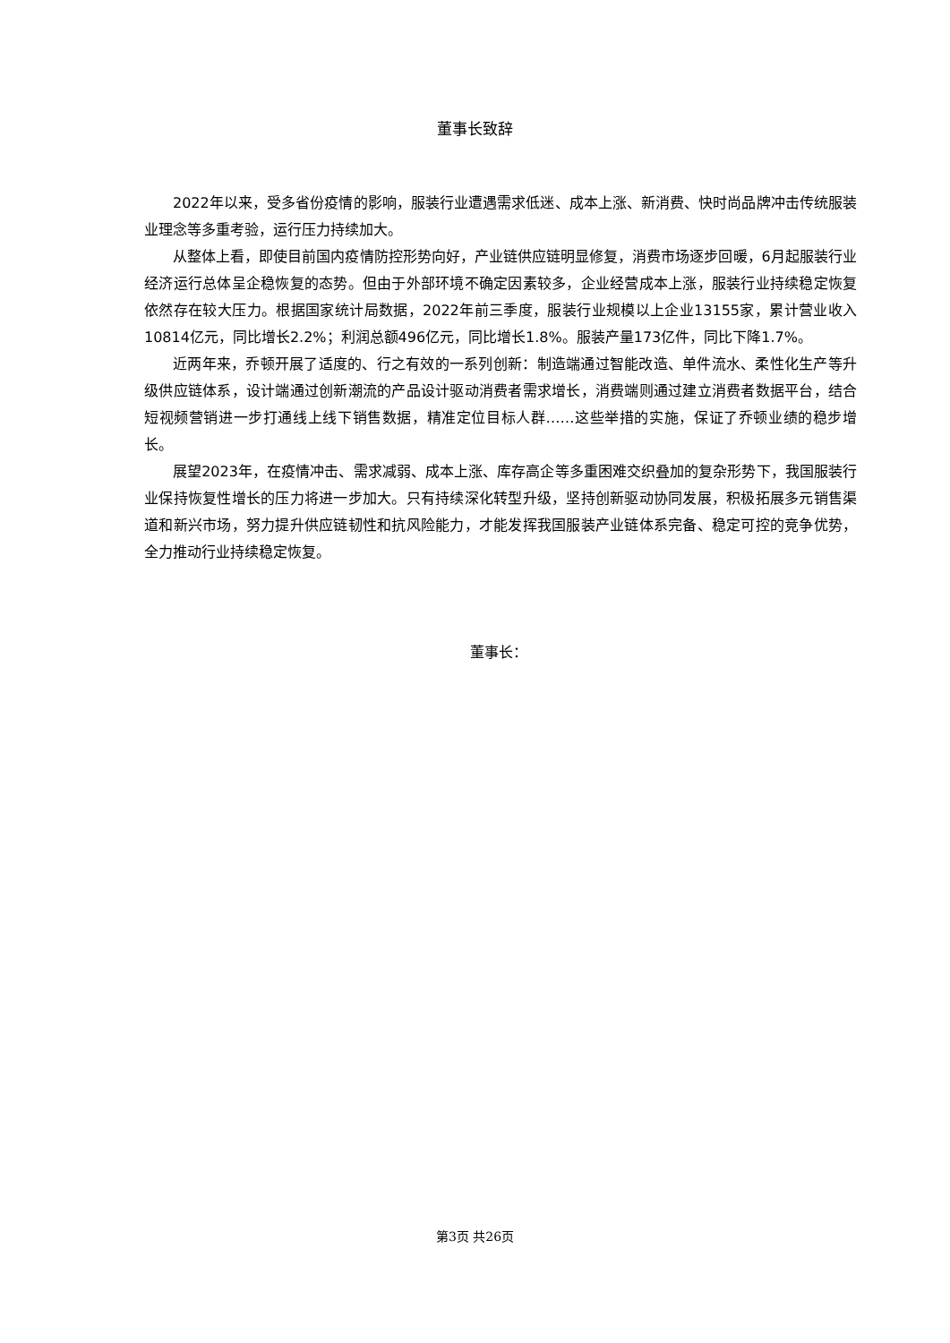董事长致辞
2022年以来，受多省份疫情的影响，服装行业遭遇需求低迷、成本上涨、新消费、快时尚品牌冲击传统服装业理念等多重考验，运行压力持续加大。
从整体上看，即使目前国内疫情防控形势向好，产业链供应链明显修复，消费市场逐步回暖，6月起服装行业经济运行总体呈企稳恢复的态势。但由于外部环境不确定因素较多，企业经营成本上涨，服装行业持续稳定恢复依然存在较大压力。根据国家统计局数据，2022年前三季度，服装行业规模以上企业13155家，累计营业收入10814亿元，同比增长2.2%；利润总额496亿元，同比增长1.8%。服装产量173亿件，同比下降1.7%。
近两年来，乔顿开展了适度的、行之有效的一系列创新：制造端通过智能改造、单件流水、柔性化生产等升级供应链体系，设计端通过创新潮流的产品设计驱动消费者需求增长，消费端则通过建立消费者数据平台，结合短视频营销进一步打通线上线下销售数据，精准定位目标人群……这些举措的实施，保证了乔顿业绩的稳步增长。
展望2023年，在疫情冲击、需求减弱、成本上涨、库存高企等多重困难交织叠加的复杂形势下，我国服装行业保持恢复性增长的压力将进一步加大。只有持续深化转型升级，坚持创新驱动协同发展，积极拓展多元销售渠道和新兴市场，努力提升供应链韧性和抗风险能力，才能发挥我国服装产业链体系完备、稳定可控的竞争优势，全力推动行业持续稳定恢复。
董事长：
第3页 共26页